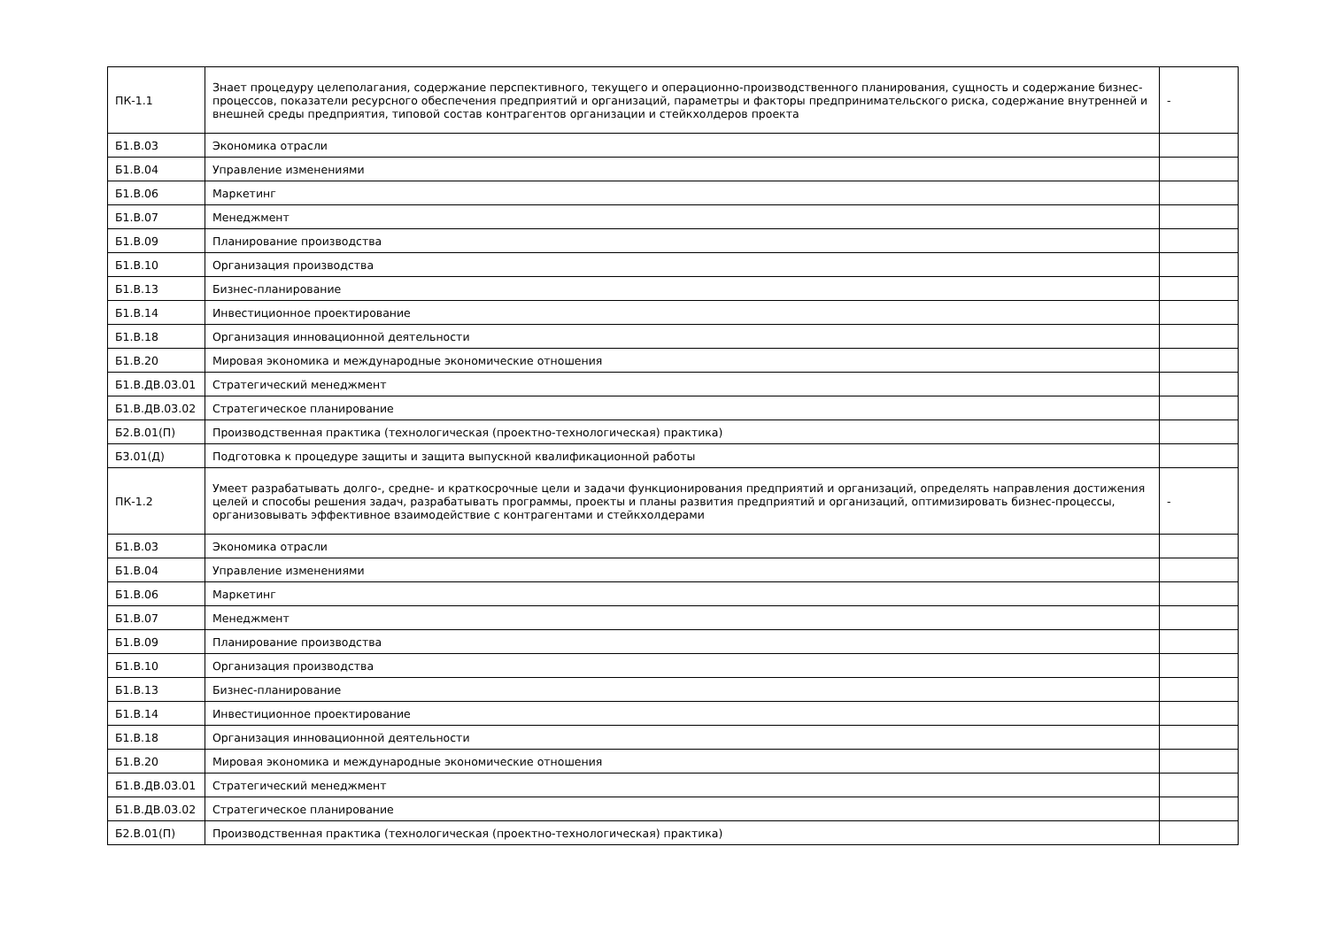| ПК-1.1 | Знает процедуру целеполагания, содержание перспективного, текущего и операционно-производственного планирования, сущность и содержание бизнес-процессов, показатели ресурсного обеспечения предприятий и организаций, параметры и факторы предпринимательского риска, содержание внутренней и внешней среды предприятия, типовой состав контрагентов организации и стейкхолдеров проекта | - |
| Б1.В.03 | Экономика отрасли | |
| Б1.В.04 | Управление изменениями | |
| Б1.В.06 | Маркетинг | |
| Б1.В.07 | Менеджмент | |
| Б1.В.09 | Планирование производства | |
| Б1.В.10 | Организация производства | |
| Б1.В.13 | Бизнес-планирование | |
| Б1.В.14 | Инвестиционное проектирование | |
| Б1.В.18 | Организация инновационной деятельности | |
| Б1.В.20 | Мировая экономика и международные экономические отношения | |
| Б1.В.ДВ.03.01 | Стратегический менеджмент | |
| Б1.В.ДВ.03.02 | Стратегическое планирование | |
| Б2.В.01(П) | Производственная практика (технологическая (проектно-технологическая) практика) | |
| Б3.01(Д) | Подготовка к процедуре защиты и защита выпускной квалификационной работы | |
| ПК-1.2 | Умеет разрабатывать долго-, средне- и краткосрочные цели и задачи функционирования предприятий и организаций, определять направления достижения целей и способы решения задач, разрабатывать программы, проекты и планы развития предприятий и организаций, оптимизировать бизнес-процессы, организовывать эффективное взаимодействие с контрагентами и стейкхолдерами | - |
| Б1.В.03 | Экономика отрасли | |
| Б1.В.04 | Управление изменениями | |
| Б1.В.06 | Маркетинг | |
| Б1.В.07 | Менеджмент | |
| Б1.В.09 | Планирование производства | |
| Б1.В.10 | Организация производства | |
| Б1.В.13 | Бизнес-планирование | |
| Б1.В.14 | Инвестиционное проектирование | |
| Б1.В.18 | Организация инновационной деятельности | |
| Б1.В.20 | Мировая экономика и международные экономические отношения | |
| Б1.В.ДВ.03.01 | Стратегический менеджмент | |
| Б1.В.ДВ.03.02 | Стратегическое планирование | |
| Б2.В.01(П) | Производственная практика (технологическая (проектно-технологическая) практика) | |